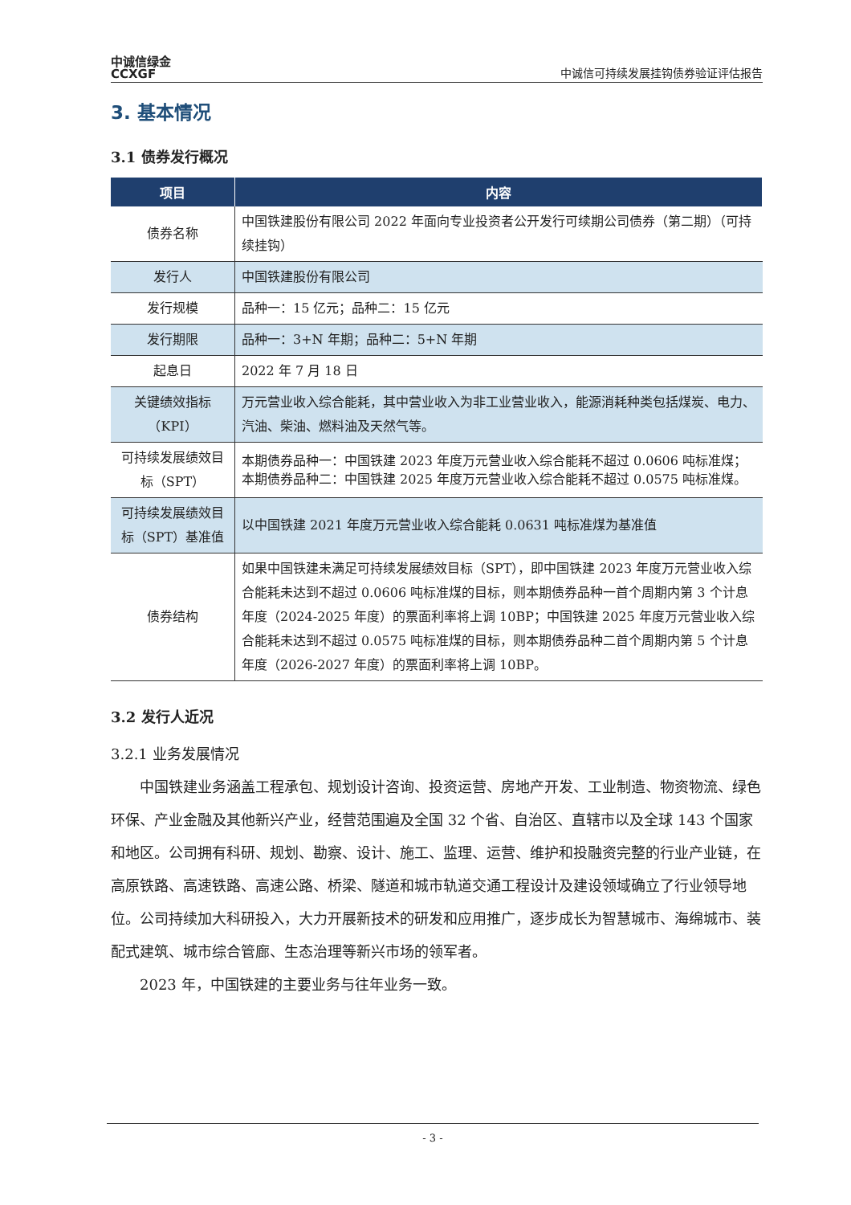中诚信绿金
CCXGF
中诚信可持续发展挂钩债券验证评估报告
3. 基本情况
3.1 债券发行概况
| 项目 | 内容 |
| --- | --- |
| 债券名称 | 中国铁建股份有限公司 2022 年面向专业投资者公开发行可续期公司债券（第二期）（可持续挂钩） |
| 发行人 | 中国铁建股份有限公司 |
| 发行规模 | 品种一：15 亿元；品种二：15 亿元 |
| 发行期限 | 品种一：3+N 年期；品种二：5+N 年期 |
| 起息日 | 2022 年 7 月 18 日 |
| 关键绩效指标（KPI） | 万元营业收入综合能耗，其中营业收入为非工业营业收入，能源消耗种类包括煤炭、电力、汽油、柴油、燃料油及天然气等。 |
| 可持续发展绩效目标（SPT） | 本期债券品种一：中国铁建 2023 年度万元营业收入综合能耗不超过 0.0606 吨标准煤；本期债券品种二：中国铁建 2025 年度万元营业收入综合能耗不超过 0.0575 吨标准煤。 |
| 可持续发展绩效目标（SPT）基准值 | 以中国铁建 2021 年度万元营业收入综合能耗 0.0631 吨标准煤为基准值 |
| 债券结构 | 如果中国铁建未满足可持续发展绩效目标（SPT），即中国铁建 2023 年度万元营业收入综合能耗未达到不超过 0.0606 吨标准煤的目标，则本期债券品种一首个周期内第 3 个计息年度（2024-2025 年度）的票面利率将上调 10BP；中国铁建 2025 年度万元营业收入综合能耗未达到不超过 0.0575 吨标准煤的目标，则本期债券品种二首个周期内第 5 个计息年度（2026-2027 年度）的票面利率将上调 10BP。 |
3.2 发行人近况
3.2.1 业务发展情况
中国铁建业务涵盖工程承包、规划设计咨询、投资运营、房地产开发、工业制造、物资物流、绿色环保、产业金融及其他新兴产业，经营范围遍及全国 32 个省、自治区、直辖市以及全球 143 个国家和地区。公司拥有科研、规划、勘察、设计、施工、监理、运营、维护和投融资完整的行业产业链，在高原铁路、高速铁路、高速公路、桥梁、隧道和城市轨道交通工程设计及建设领域确立了行业领导地位。公司持续加大科研投入，大力开展新技术的研发和应用推广，逐步成长为智慧城市、海绵城市、装配式建筑、城市综合管廊、生态治理等新兴市场的领军者。
2023 年，中国铁建的主要业务与往年业务一致。
- 3 -